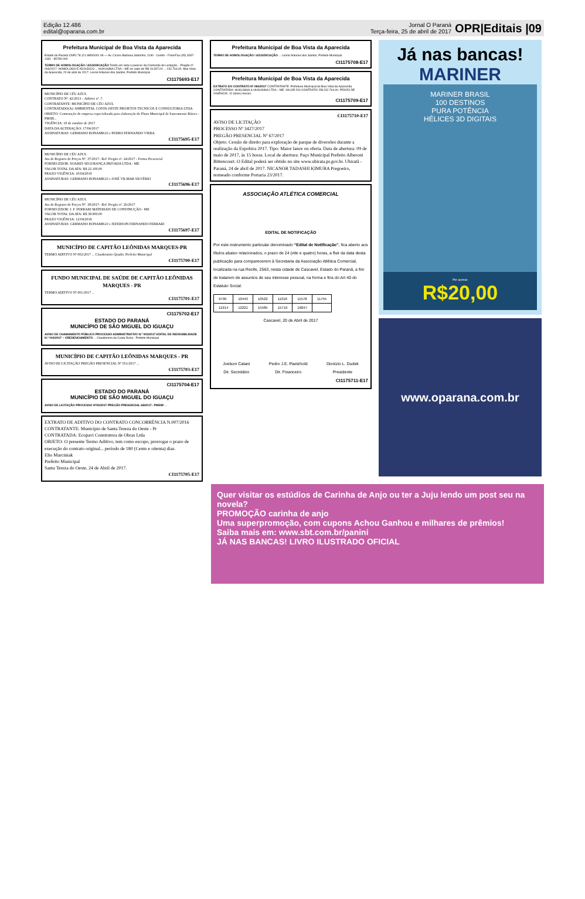Edição 12.486
edital@oparana.com.br
Jornal O Paraná
Terça-feira, 25 de abril de 2017
OPR|Editais |09
Prefeitura Municipal de Boa Vista da Aparecida
Estado do Paraná CNPJ 78.121.985/0001-09 — Av. Cícero Barbosa Sobrinho, 1190 - Centro - Fone/Fax (45) 3287-1331 - 85780-000
TERMO DE HOMOLOGAÇÃO / ADJUDICAÇÃO Tendo em vista o parecer da Comissão de Licitação... Pregão nº 003/2017. HOMOLOGO E ADJUDICO ... HUKUSINA LTDA – ME no valor de R$ 19.397,00 ... 232.764,00. Boa Vista da Aparecida, 20 de abril de 2017. Leonir Antunes dos Santos, Prefeito Municipal
CI1175693-E17
MUNICÍPIO DE CÉU AZUL
CONTRATO Nº. 42/2013 – Aditivo nº. 7.
CONTRATANTE: MUNICÍPIO DE CÉU AZUL
CONTRATADO(A): AMBIENTAL COSTA OESTE PROJETOS TECNICOS E CONSULTORIA LTDA
OBJETO: Contratação de empresa especializada para elaboração do Plano Municipal de Saneamento Básico - PMSB...
VIGÊNCIA: 18 de outubro de 2017
DATA DA ALTERAÇÃO: 17/04/2017
ASSINATURAS: GERMANO BONAMIGO e PEDRO FERNANDO VIERA
CI1175695-E17
MUNICÍPIO DE CÉU AZUL
Ata de Registro de Preços Nº. 37/2017– Ref. Pregão nº. 24/2017 - Forma Presencial
FORNECEDOR: SOARES SEGURANÇA PRIVADA LTDA - ME
VALOR TOTAL DA ATA: R$ 22.100,00
PRAZO VIGÊNCIA: 10/04/2018
ASSINATURAS: GERMANO BONAMIGO e JOSÉ VILMAR SILVÉRIO
CI1175696-E17
MUNICÍPIO DE CÉU AZUL
Ata de Registro de Preços Nº. 38/2017– Ref. Pregão nº. 26/2017
FORNECEDOR: J. F. FERRARI MATERIAIS DE CONSTRUÇÃO - ME
VALOR TOTAL DA ATA: R$ 38.900,00
PRAZO VIGÊNCIA: 12/04/2018
ASSINATURAS: GERMANO BONAMIGO e JEFERSON FERNANDO FERRARI
CI1175697-E17
MUNICÍPIO DE CAPITÃO LEÔNIDAS MARQUES-PR
TERMO ADITIVO Nº 002/2017 ... Claudiomiro Quadri, Prefeito Municipal
CI1175700-E17
FUNDO MUNICIPAL DE SAÚDE DE CAPITÃO LEÔNIDAS MARQUES - PR
TERMO ADITIVO Nº 001/2017 ...
CI1175701-E17
CI1175702-E17
ESTADO DO PARANÁ
MUNICÍPIO DE SÃO MIGUEL DO IGUAÇU
AVISO DE CHAMAMENTO PÚBLICO PROCESSO ADMINISTRATIVO N.º 092/2017 EDITAL DE INEXIGIBILIDADE N.º 019/2017 – CREDENCIAMENTO ... Claudiomiro da Costa Dutra - Prefeito Municipal
MUNICÍPIO DE CAPITÃO LEÔNIDAS MARQUES - PR
AVISO DE LICITAÇÃO PREGÃO PRESENCIAL Nº 051/2017 ...
CI1175703-E17
CI1175704-E17
ESTADO DO PARANÁ
MUNICÍPIO DE SÃO MIGUEL DO IGUAÇU
AVISO DE LICITAÇÃO PROCESSO Nº93/2017 PREGÃO PRESENCIAL 68/2017– PMSMI ...
EXTRATO DE ADITIVO DO CONTRATO CONCORRÊNCIA N.007/2016
CONTRATANTE: Município de Santa Tereza do Oeste - Pr
CONTRATADA: Ecopavi Construtora de Obras Ltda
OBJETO: O presente Termo Aditivo, tem como escopo, prorrogar o prazo de execução do contrato original... período de 180 (Cento e oitenta) dias.
Elio Marciniak
Prefeito Municipal
Santa Tereza do Oeste, 24 de Abril de 2017.
CI1175705-E17
Prefeitura Municipal de Boa Vista da Aparecida
TERMO DE HOMOLOGAÇÃO / ADJUDICAÇÃO ... Leonir Antunes dos Santos, Prefeito Municipal
CI1175708-E17
Prefeitura Municipal de Boa Vista da Aparecida
EXTRATO DO CONTRATO Nº 084/2017 CONTRATANTE: Prefeitura Municipal de Boa Vista da Aparecida. CONTRATADA: HUKUSINA & HUKUSINA LTDA – ME. VALOR DO CONTRATO: R$ 232.764,00. PRAZO DE VIGÊNCIA: 12 (doze) meses.
CI1175709-E17
CI1175710-E17
AVISO DE LICITAÇÃO
PROCESSO Nº 3427/2017
PREGÃO PRESENCIAL Nº 67/2017
Objeto: Cessão de direito para exploração de parque de diversões durante a realização da Expobira 2017. Tipo: Maior lance ou oferta. Data de abertura: 09 de maio de 2017, às 15 horas. Local de abertura: Paço Municipal Prefeito Alberoni Bittencourt. O Edital poderá ser obtido no site www.ubirata.pr.gov.br. Ubiratã - Paraná, 24 de abril de 2017. NICANOR TADASHI KIMURA Pregoeiro, nomeado conforme Portaria 23/2017.
ASSOCIAÇÃO ATLÉTICA COMERCIAL
EDITAL DE NOTIFICAÇÃO
Por este instrumento particular denominado “Edital de Notificação”, fica aberto aos títulos abaixo relacionados, o prazo de 24 (vite e quatro) horas, a fluir da data desta publicação para comparecerem à Secretaria da Associação Atlética Comercial, localizada na rua Recife, 2563, nesta cidade de Cascavel, Estado do Paraná, a fim de tratarem de assuntos de seu interesse pessoal, na forma e fins do Art 40 do Estatuto Social.
| 9799 | 10443 | 10522 | 11310 | 11578 | 11755 |
| 11914 | 12221 | 15585 | 15719 | 16047 | |
Cascavel, 20 de Abril de 2017
Joelson Catani
Dir. Secretário
Pedro J.E. Paetzhold
Dir. Financeiro
Dionizio L. Dudek
Presidente
CI1175711-E17
Já nas bancas!
MARINER
MARINER BRASIL
100 DESTINOS
PURA POTÊNCIA
HÉLICES 3D DIGITAIS
Por apenas
R$20,00
www.oparana.com.br
Quer visitar os estúdios de Carinha de Anjo ou ter a Juju lendo um post seu na novela?
PROMOÇÃO carinha de anjo
Uma superpromoção, com cupons Achou Ganhou e milhares de prêmios!
Saiba mais em: www.sbt.com.br/panini
JÁ NAS BANCAS! LIVRO ILUSTRADO OFICIAL